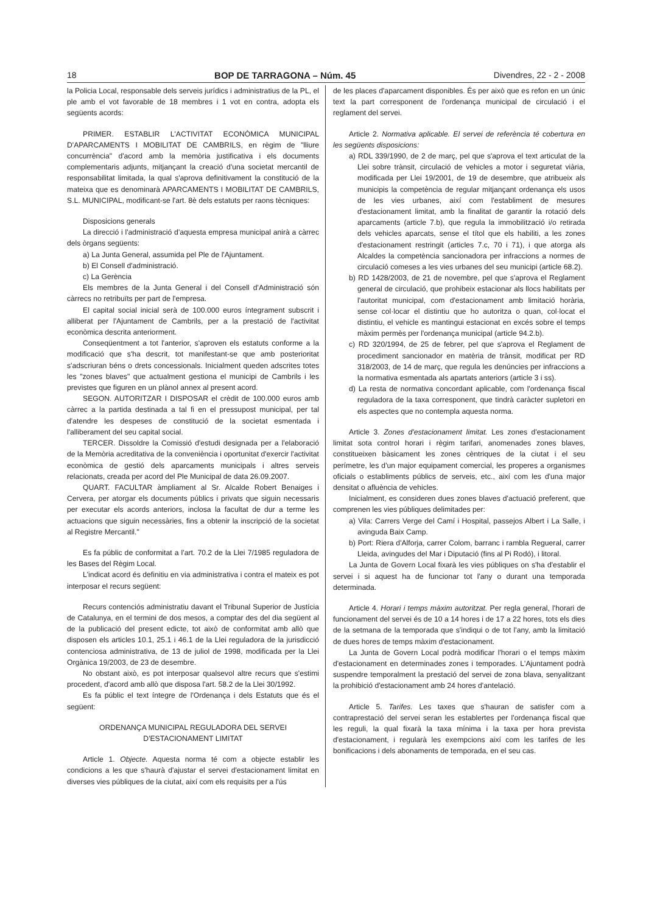18 BOP DE TARRAGONA – Núm. 45 Divendres, 22 - 2 - 2008
la Policia Local, responsable dels serveis jurídics i administratius de la PL, el ple amb el vot favorable de 18 membres i 1 vot en contra, adopta els següents acords:
PRIMER. ESTABLIR L'ACTIVITAT ECONÒMICA MUNICIPAL D'APARCAMENTS I MOBILITAT DE CAMBRILS, en règim de "lliure concurrència" d'acord amb la memòria justificativa i els documents complementaris adjunts, mitjançant la creació d'una societat mercantil de responsabilitat limitada, la qual s'aprova definitivament la constitució de la mateixa que es denominarà APARCAMENTS I MOBILITAT DE CAMBRILS, S.L. MUNICIPAL, modificant-se l'art. 8è dels estatuts per raons tècniques:
Disposicions generals
La direcció i l'administració d'aquesta empresa municipal anirà a càrrec dels òrgans següents:
a) La Junta General, assumida pel Ple de l'Ajuntament.
b) El Consell d'administració.
c) La Gerència
Els membres de la Junta General i del Consell d'Administració són càrrecs no retribuïts per part de l'empresa.
El capital social inicial serà de 100.000 euros íntegrament subscrit i alliberat per l'Ajuntament de Cambrils, per a la prestació de l'activitat econòmica descrita anteriorment.
Conseqüentment a tot l'anterior, s'aproven els estatuts conforme a la modificació que s'ha descrit, tot manifestant-se que amb posterioritat s'adscriuran béns o drets concessionals. Inicialment queden adscrites totes les "zones blaves" que actualment gestiona el municipi de Cambrils i les previstes que figuren en un plànol annex al present acord.
SEGON. AUTORITZAR I DISPOSAR el crèdit de 100.000 euros amb càrrec a la partida destinada a tal fi en el pressupost municipal, per tal d'atendre les despeses de constitució de la societat esmentada i l'alliberament del seu capital social.
TERCER. Dissoldre la Comissió d'estudi designada per a l'elaboració de la Memòria acreditativa de la conveniència i oportunitat d'exercir l'activitat econòmica de gestió dels aparcaments municipals i altres serveis relacionats, creada per acord del Ple Municipal de data 26.09.2007.
QUART. FACULTAR àmpliament al Sr. Alcalde Robert Benaiges i Cervera, per atorgar els documents públics i privats que siguin necessaris per executar els acords anteriors, inclosa la facultat de dur a terme les actuacions que siguin necessàries, fins a obtenir la inscripció de la societat al Registre Mercantil."
Es fa públic de conformitat a l'art. 70.2 de la Llei 7/1985 reguladora de les Bases del Règim Local.
L'indicat acord és definitiu en via administrativa i contra el mateix es pot interposar el recurs següent:
Recurs contenciós administratiu davant el Tribunal Superior de Justícia de Catalunya, en el termini de dos mesos, a comptar des del dia següent al de la publicació del present edicte, tot això de conformitat amb allò que disposen els articles 10.1, 25.1 i 46.1 de la Llei reguladora de la jurisdicció contenciosa administrativa, de 13 de juliol de 1998, modificada per la Llei Orgànica 19/2003, de 23 de desembre.
No obstant això, es pot interposar qualsevol altre recurs que s'estimi procedent, d'acord amb allò que disposa l'art. 58.2 de la Llei 30/1992.
Es fa públic el text íntegre de l'Ordenança i dels Estatuts que és el següent:
ORDENANÇA MUNICIPAL REGULADORA DEL SERVEI
D'ESTACIONAMENT LIMITAT
Article 1. Objecte. Aquesta norma té com a objecte establir les condicions a les que s'haurà d'ajustar el servei d'estacionament limitat en diverses vies públiques de la ciutat, així com els requisits per a l'ús
de les places d'aparcament disponibles. És per això que es refon en un únic text la part corresponent de l'ordenança municipal de circulació i el reglament del servei.
Article 2. Normativa aplicable. El servei de referència té cobertura en les següents disposicions:
a) RDL 339/1990, de 2 de març, pel que s'aprova el text articulat de la Llei sobre trànsit, circulació de vehicles a motor i seguretat viària, modificada per Llei 19/2001, de 19 de desembre, que atribueix als municipis la competència de regular mitjançant ordenança els usos de les vies urbanes, així com l'establiment de mesures d'estacionament limitat, amb la finalitat de garantir la rotació dels aparcaments (article 7.b), que regula la immobilització i/o retirada dels vehicles aparcats, sense el títol que els habiliti, a les zones d'estacionament restringit (articles 7.c, 70 i 71), i que atorga als Alcaldes la competència sancionadora per infraccions a normes de circulació comeses a les vies urbanes del seu municipi (article 68.2).
b) RD 1428/2003, de 21 de novembre, pel que s'aprova el Reglament general de circulació, que prohibeix estacionar als llocs habilitats per l'autoritat municipal, com d'estacionament amb limitació horària, sense col·locar el distintiu que ho autoritza o quan, col·locat el distintiu, el vehicle es mantingui estacionat en excés sobre el temps màxim permès per l'ordenança municipal (article 94.2.b).
c) RD 320/1994, de 25 de febrer, pel que s'aprova el Reglament de procediment sancionador en matèria de trànsit, modificat per RD 318/2003, de 14 de març, que regula les denúncies per infraccions a la normativa esmentada als apartats anteriors (article 3 i ss).
d) La resta de normativa concordant aplicable, com l'ordenança fiscal reguladora de la taxa corresponent, que tindrà caràcter supletori en els aspectes que no contempla aquesta norma.
Article 3. Zones d'estacionament limitat. Les zones d'estacionament limitat sota control horari i règim tarifari, anomenades zones blaves, constitueixen bàsicament les zones cèntriques de la ciutat i el seu perímetre, les d'un major equipament comercial, les properes a organismes oficials o establiments públics de serveis, etc., així com les d'una major densitat o afluència de vehicles.
Inicialment, es consideren dues zones blaves d'actuació preferent, que comprenen les vies públiques delimitades per:
a) Vila: Carrers Verge del Camí i Hospital, passejos Albert i La Salle, i avinguda Baix Camp.
b) Port: Riera d'Alforja, carrer Colom, barranc i rambla Regueral, carrer Lleida, avingudes del Mar i Diputació (fins al Pi Rodó), i litoral.
La Junta de Govern Local fixarà les vies públiques on s'ha d'establir el servei i si aquest ha de funcionar tot l'any o durant una temporada determinada.
Article 4. Horari i temps màxim autoritzat. Per regla general, l'horari de funcionament del servei és de 10 a 14 hores i de 17 a 22 hores, tots els dies de la setmana de la temporada que s'indiqui o de tot l'any, amb la limitació de dues hores de temps màxim d'estacionament.
La Junta de Govern Local podrà modificar l'horari o el temps màxim d'estacionament en determinades zones i temporades. L'Ajuntament podrà suspendre temporalment la prestació del servei de zona blava, senyalitzant la prohibició d'estacionament amb 24 hores d'antelació.
Article 5. Tarifes. Les taxes que s'hauran de satisfer com a contraprestació del servei seran les establertes per l'ordenança fiscal que les reguli, la qual fixarà la taxa mínima i la taxa per hora prevista d'estacionament, i regularà les exempcions així com les tarifes de les bonificacions i dels abonaments de temporada, en el seu cas.